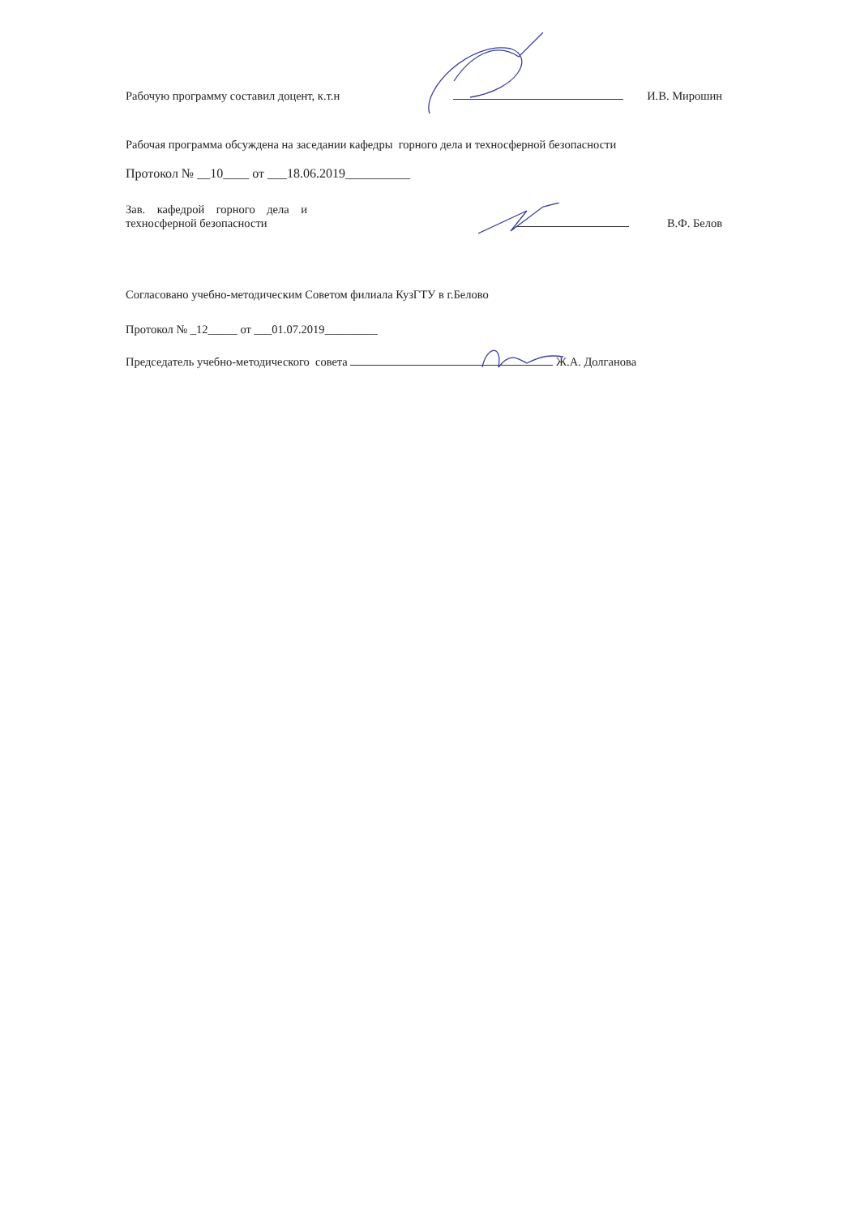Рабочую программу составил доцент, к.т.н И.В. Мирошин
Рабочая программа обсуждена на заседании кафедры горного дела и техносферной безопасности
Протокол № __10____ от ___18.06.2019__________
Зав. кафедрой горного дела и
техносферной безопасности В.Ф. Белов
Согласовано учебно-методическим Советом филиала КузГТУ в г.Белово
Протокол № _12_____ от ___01.07.2019_________
Председатель учебно-методического совета Ж.А. Долганова